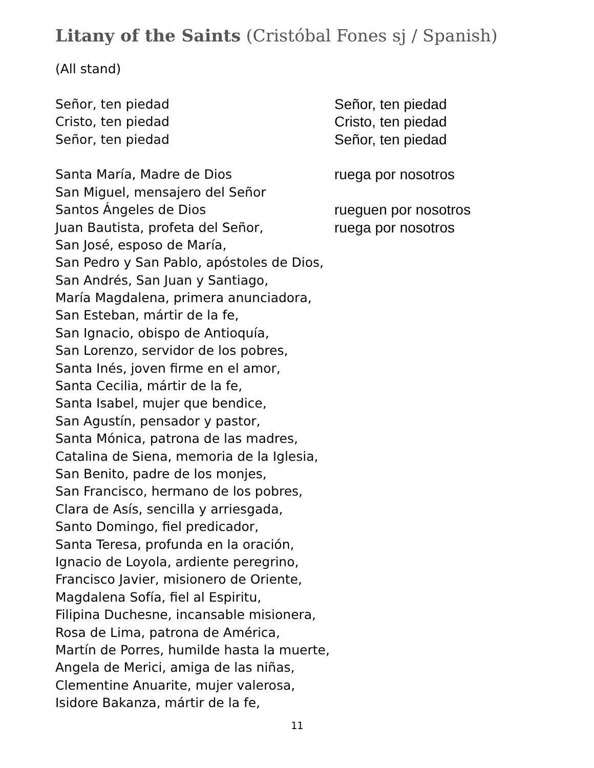Litany of the Saints (Cristóbal Fones sj / Spanish)
(All stand)
Señor, ten piedad Señor, ten piedad
Cristo, ten piedad Cristo, ten piedad
Señor, ten piedad Señor, ten piedad
Santa María, Madre de Dios ruega por nosotros
San Miguel, mensajero del Señor
Santos Ángeles de Dios rueguen por nosotros
Juan Bautista, profeta del Señor, ruega por nosotros
San José, esposo de María,
San Pedro y San Pablo, apóstoles de Dios,
San Andrés, San Juan y Santiago,
María Magdalena, primera anunciadora,
San Esteban, mártir de la fe,
San Ignacio, obispo de Antioquía,
San Lorenzo, servidor de los pobres,
Santa Inés, joven firme en el amor,
Santa Cecilia, mártir de la fe,
Santa Isabel, mujer que bendice,
San Agustín, pensador y pastor,
Santa Mónica, patrona de las madres,
Catalina de Siena, memoria de la Iglesia,
San Benito, padre de los monjes,
San Francisco, hermano de los pobres,
Clara de Asís, sencilla y arriesgada,
Santo Domingo, fiel predicador,
Santa Teresa, profunda en la oración,
Ignacio de Loyola, ardiente peregrino,
Francisco Javier, misionero de Oriente,
Magdalena Sofía, fiel al Espiritu,
Filipina Duchesne, incansable misionera,
Rosa de Lima, patrona de América,
Martín de Porres, humilde hasta la muerte,
Angela de Merici, amiga de las niñas,
Clementine Anuarite, mujer valerosa,
Isidore Bakanza, mártir de la fe,
11